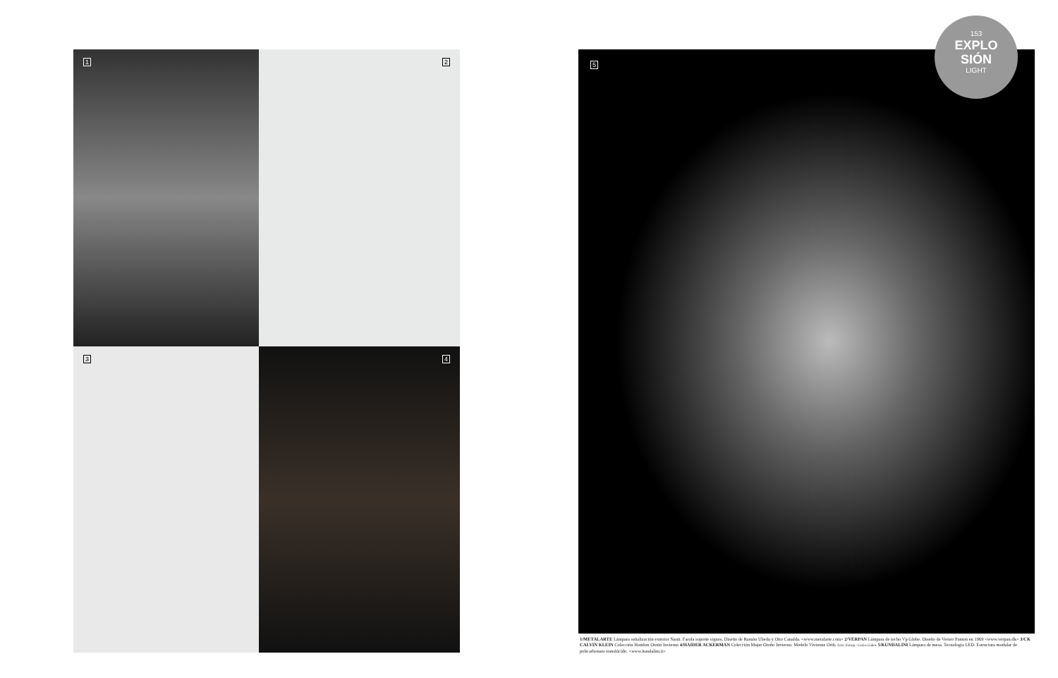1
2
3
4
5
153
EXPLO
SIÓN
LIGHT
1/METALARTE Lámpara señalización exterior Nanit. Farola soporte signos. Diseño de Ramón Ubeda y Otto Canalda. <www.metalarte.com> 2/VERPAN Lámpara de techo Vp Globe. Diseño de Verner Panton en 1969 <www.verpan.dk> 3/CK CALVIN KLEIN Colección Hombre Otoño Invierno 4/HAIDER ACKERMAN Colección Mujer Otoño Invierno. Modelo Vivienne Orth. Foto: Estrop / Carles Cubos 5/KUNDALINI Lámpara de mesa. Tecnología LED. Estructura modular de policarbonato translúcido. <www.kundalini.it>